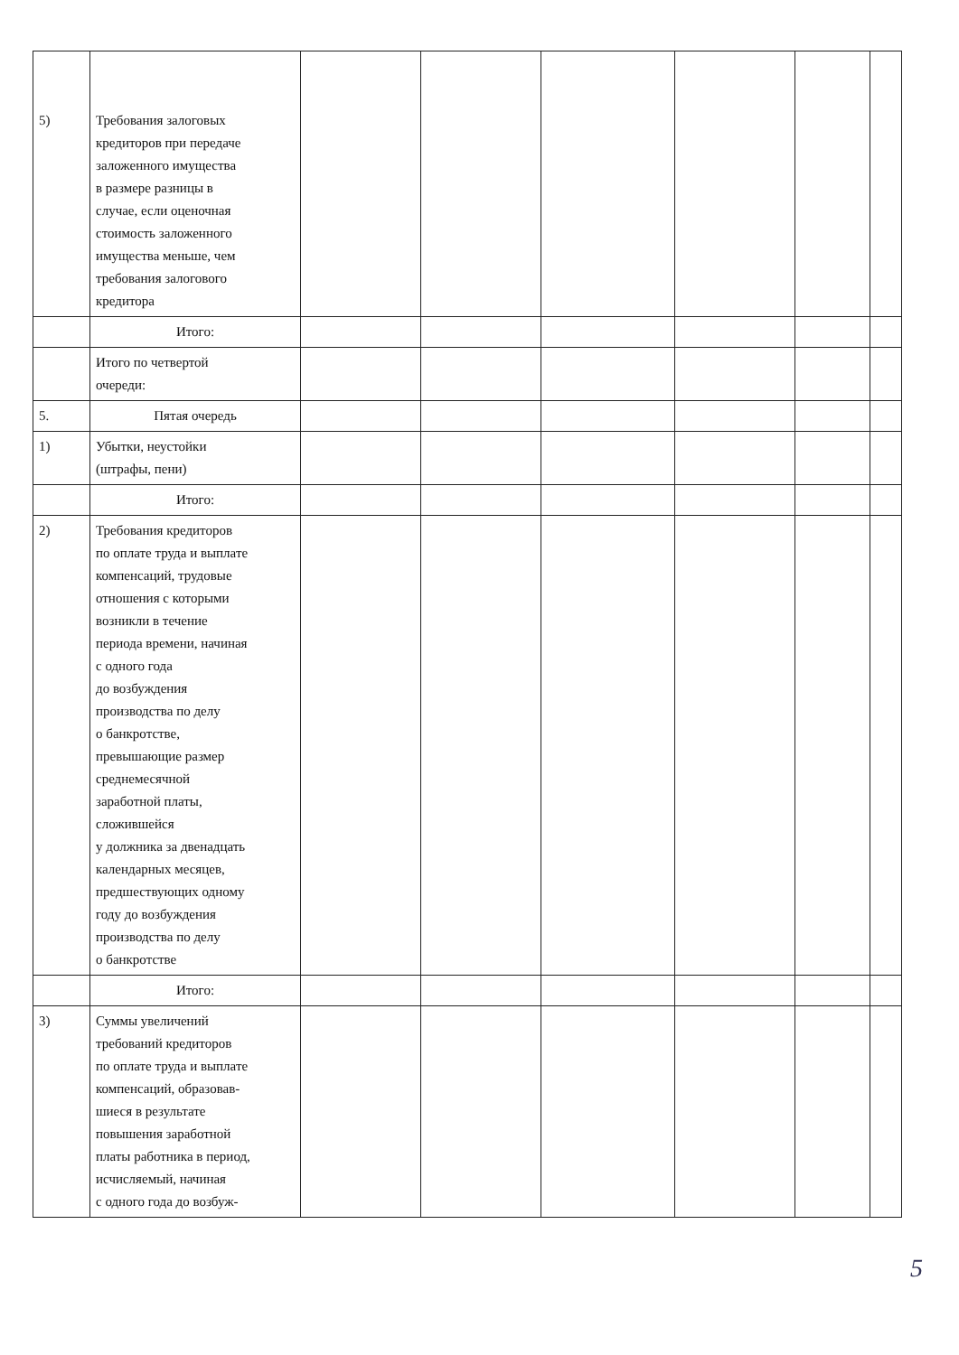| 5) | Требования залоговых кредиторов при передаче заложенного имущества в размере разницы в случае, если оценочная стоимость заложенного имущества меньше, чем требования залогового кредитора | | | | | | |
| | Итого: | | | | | | |
| | Итого по четвертой очереди: | | | | | | |
| 5. | Пятая очередь | | | | | | |
| 1) | Убытки, неустойки (штрафы, пени) | | | | | | |
| | Итого: | | | | | | |
| 2) | Требования кредиторов по оплате труда и выплате компенсаций, трудовые отношения с которыми возникли в течение периода времени, начиная с одного года до возбуждения производства по делу о банкротстве, превышающие размер среднемесячной заработной платы, сложившейся у должника за двенадцать календарных месяцев, предшествующих одному году до возбуждения производства по делу о банкротстве | | | | | | |
| | Итого: | | | | | | |
| 3) | Суммы увеличений требований кредиторов по оплате труда и выплате компенсаций, образовав- шиеся в результате повышения заработной платы работника в период, исчисляемый, начиная с одного года до возбуж- | | | | | | |
5